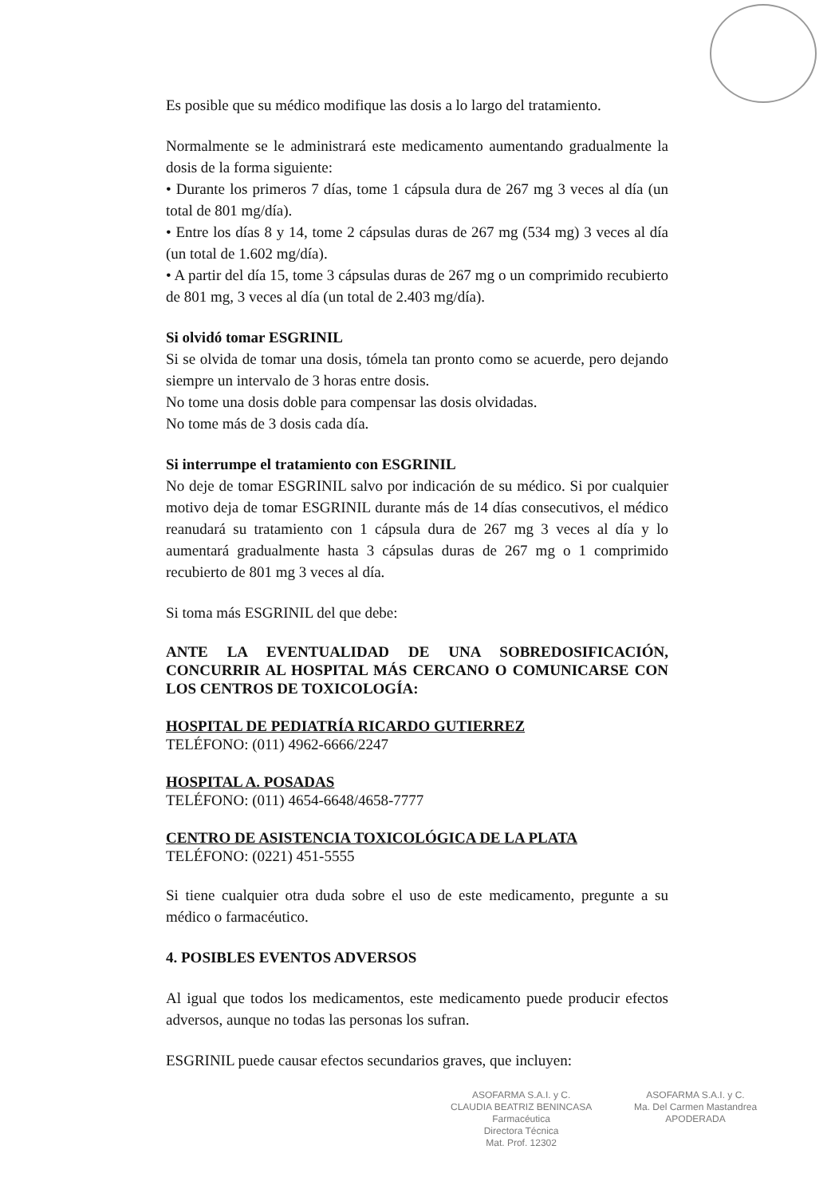Es posible que su médico modifique las dosis a lo largo del tratamiento.
Normalmente se le administrará este medicamento aumentando gradualmente la dosis de la forma siguiente:
• Durante los primeros 7 días, tome 1 cápsula dura de 267 mg 3 veces al día (un total de 801 mg/día).
• Entre los días 8 y 14, tome 2 cápsulas duras de 267 mg (534 mg) 3 veces al día (un total de 1.602 mg/día).
• A partir del día 15, tome 3 cápsulas duras de 267 mg o un comprimido recubierto de 801 mg, 3 veces al día (un total de 2.403 mg/día).
Si olvidó tomar ESGRINIL
Si se olvida de tomar una dosis, tómela tan pronto como se acuerde, pero dejando siempre un intervalo de 3 horas entre dosis.
No tome una dosis doble para compensar las dosis olvidadas.
No tome más de 3 dosis cada día.
Si interrumpe el tratamiento con ESGRINIL
No deje de tomar ESGRINIL salvo por indicación de su médico. Si por cualquier motivo deja de tomar ESGRINIL durante más de 14 días consecutivos, el médico reanudará su tratamiento con 1 cápsula dura de 267 mg 3 veces al día y lo aumentará gradualmente hasta 3 cápsulas duras de 267 mg o 1 comprimido recubierto de 801 mg 3 veces al día.
Si toma más ESGRINIL del que debe:
ANTE LA EVENTUALIDAD DE UNA SOBREDOSIFICACIÓN, CONCURRIR AL HOSPITAL MÁS CERCANO O COMUNICARSE CON LOS CENTROS DE TOXICOLOGÍA:
HOSPITAL DE PEDIATRÍA RICARDO GUTIERREZ
TELÉFONO: (011) 4962-6666/2247
HOSPITAL A. POSADAS
TELÉFONO: (011) 4654-6648/4658-7777
CENTRO DE ASISTENCIA TOXICOLÓGICA DE LA PLATA
TELÉFONO: (0221) 451-5555
Si tiene cualquier otra duda sobre el uso de este medicamento, pregunte a su médico o farmacéutico.
4. POSIBLES EVENTOS ADVERSOS
Al igual que todos los medicamentos, este medicamento puede producir efectos adversos, aunque no todas las personas los sufran.
ESGRINIL puede causar efectos secundarios graves, que incluyen:
ASOFARMA S.A.I. y C.
CLAUDIA BEATRIZ BENINCASA
Farmacéutica
Directora Técnica
Mat. Prof. 12302
ASOFARMA S.A.I. y C.
Ma. Del Carmen Mastandrea
APODERADA